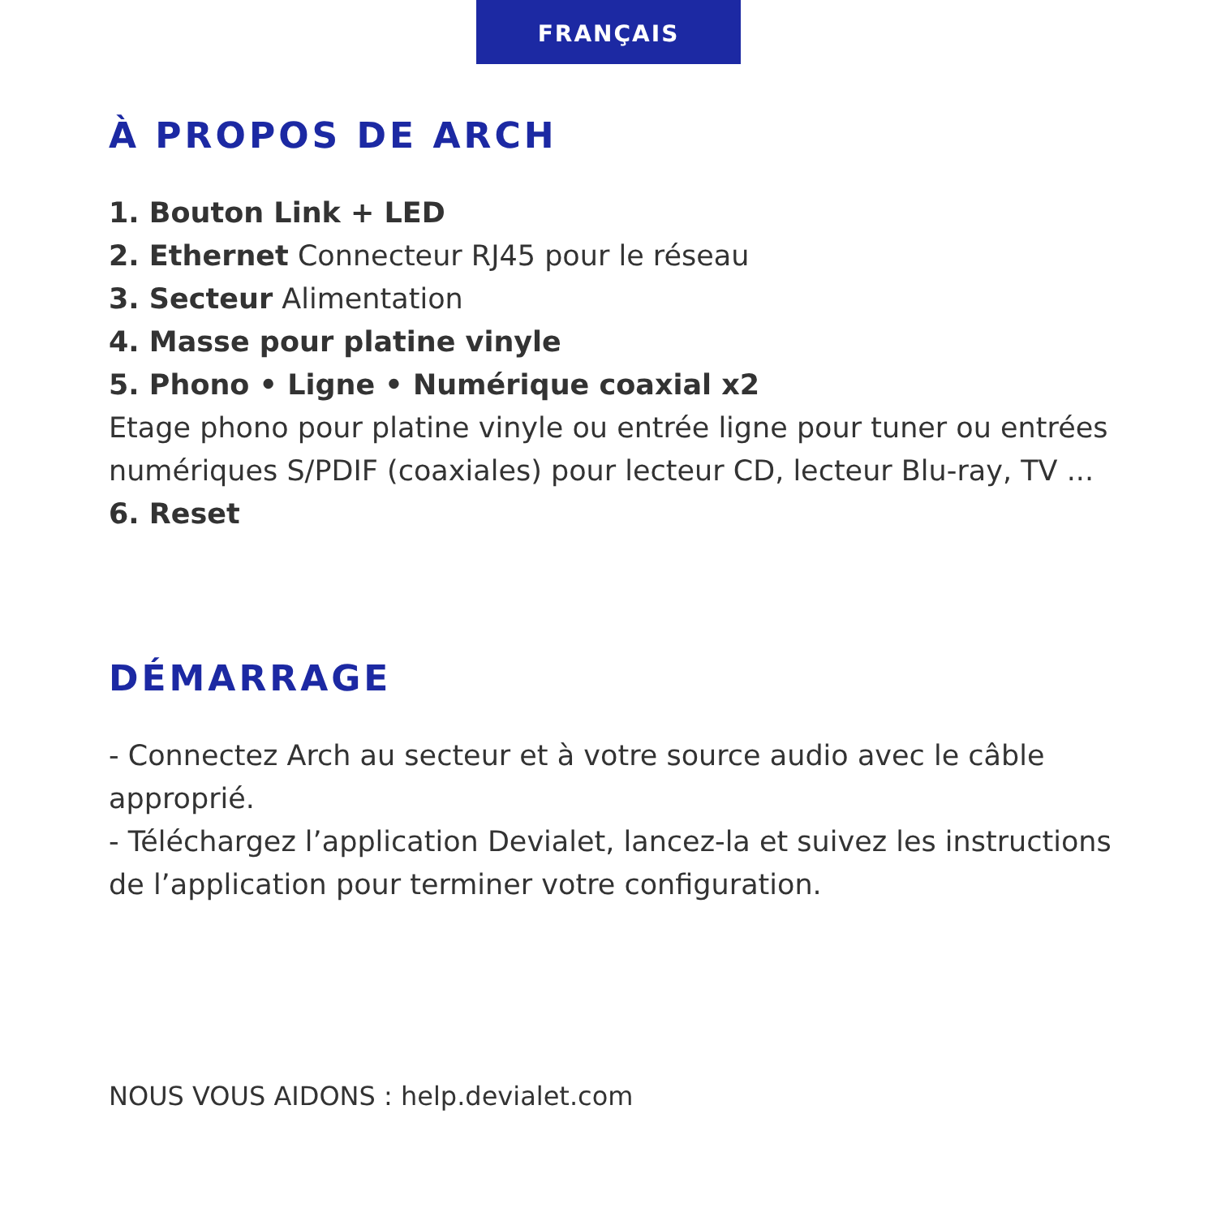FRANÇAIS
À PROPOS DE ARCH
1. Bouton Link + LED
2. Ethernet Connecteur RJ45 pour le réseau
3. Secteur Alimentation
4. Masse pour platine vinyle
5. Phono • Ligne • Numérique coaxial x2
Etage phono pour platine vinyle ou entrée ligne pour tuner ou entrées numériques S/PDIF (coaxiales) pour lecteur CD, lecteur Blu-ray, TV ...
6. Reset
DÉMARRAGE
- Connectez Arch au secteur et à votre source audio avec le câble approprié.
- Téléchargez l’application Devialet, lancez-la et suivez les instructions de l’application pour terminer votre configuration.
NOUS VOUS AIDONS : help.devialet.com